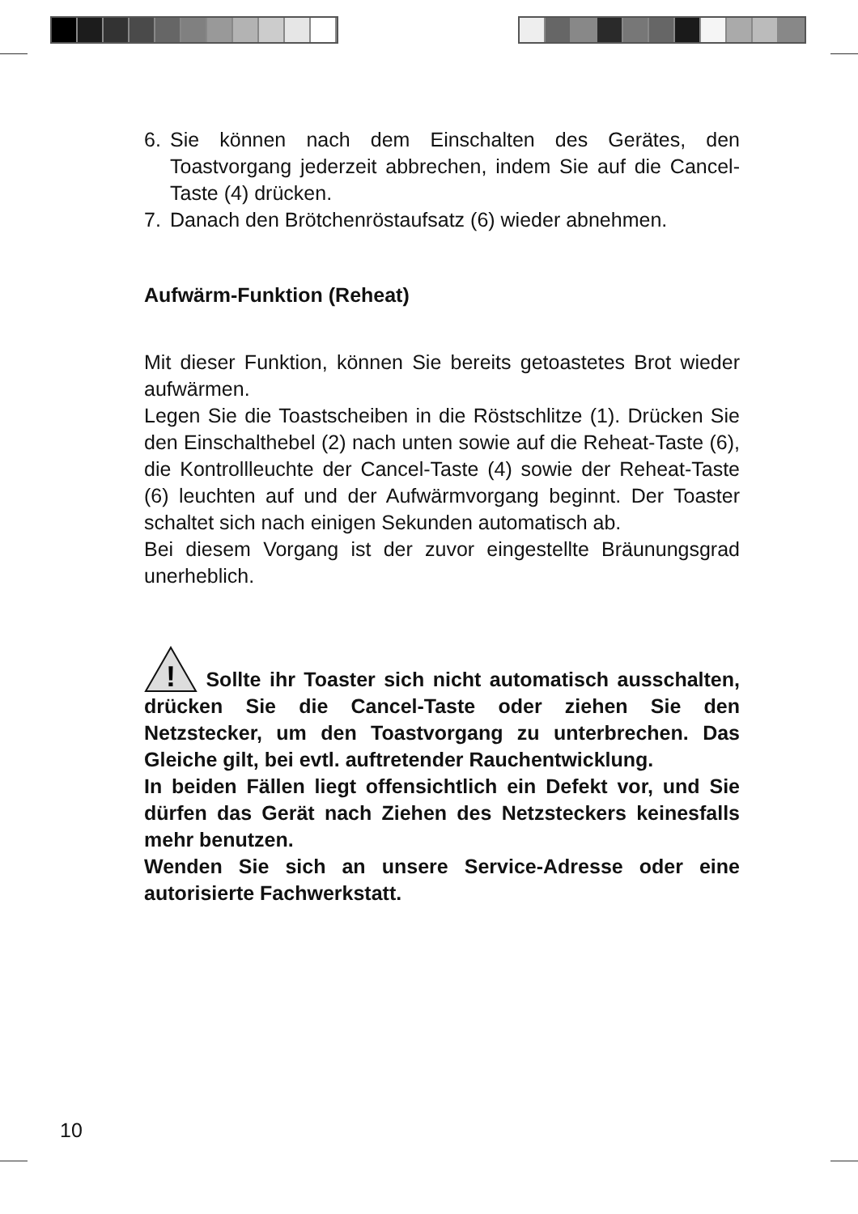6. Sie können nach dem Einschalten des Gerätes, den Toastvorgang jederzeit abbrechen, indem Sie auf die Cancel-Taste (4) drücken.
7. Danach den Brötchenröstaufsatz (6) wieder abnehmen.
Aufwärm-Funktion (Reheat)
Mit dieser Funktion, können Sie bereits getoastetes Brot wieder aufwärmen.
Legen Sie die Toastscheiben in die Röstschlitze (1). Drücken Sie den Einschalthebel (2) nach unten sowie auf die Reheat-Taste (6), die Kontrollleuchte der Cancel-Taste (4) sowie der Reheat-Taste (6) leuchten auf und der Aufwärmvorgang beginnt. Der Toaster schaltet sich nach einigen Sekunden automatisch ab.
Bei diesem Vorgang ist der zuvor eingestellte Bräunungsgrad unerheblich.
!
Sollte ihr Toaster sich nicht automatisch ausschalten, drücken Sie die Cancel-Taste oder ziehen Sie den Netzstecker, um den Toastvorgang zu unterbrechen. Das Gleiche gilt, bei evtl. auftretender Rauchentwicklung.
In beiden Fällen liegt offensichtlich ein Defekt vor, und Sie dürfen das Gerät nach Ziehen des Netzsteckers keinesfalls mehr benutzen.
Wenden Sie sich an unsere Service-Adresse oder eine autorisierte Fachwerkstatt.
10